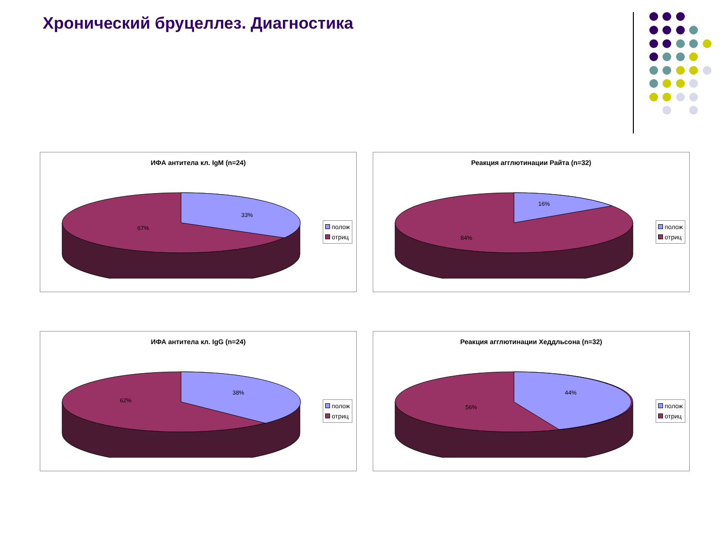Хронический бруцеллез. Диагностика
ИФА антитела кл. IgM (n=24)
33%
67%
полож
отриц
Реакция агглютинации Райта (n=32)
16%
84%
полож
отриц
ИФА антитела кл. IgG (n=24)
38%
62%
полож
отриц
Реакция агглютинации Хеддльсона (n=32)
44%
56%
полож
отриц